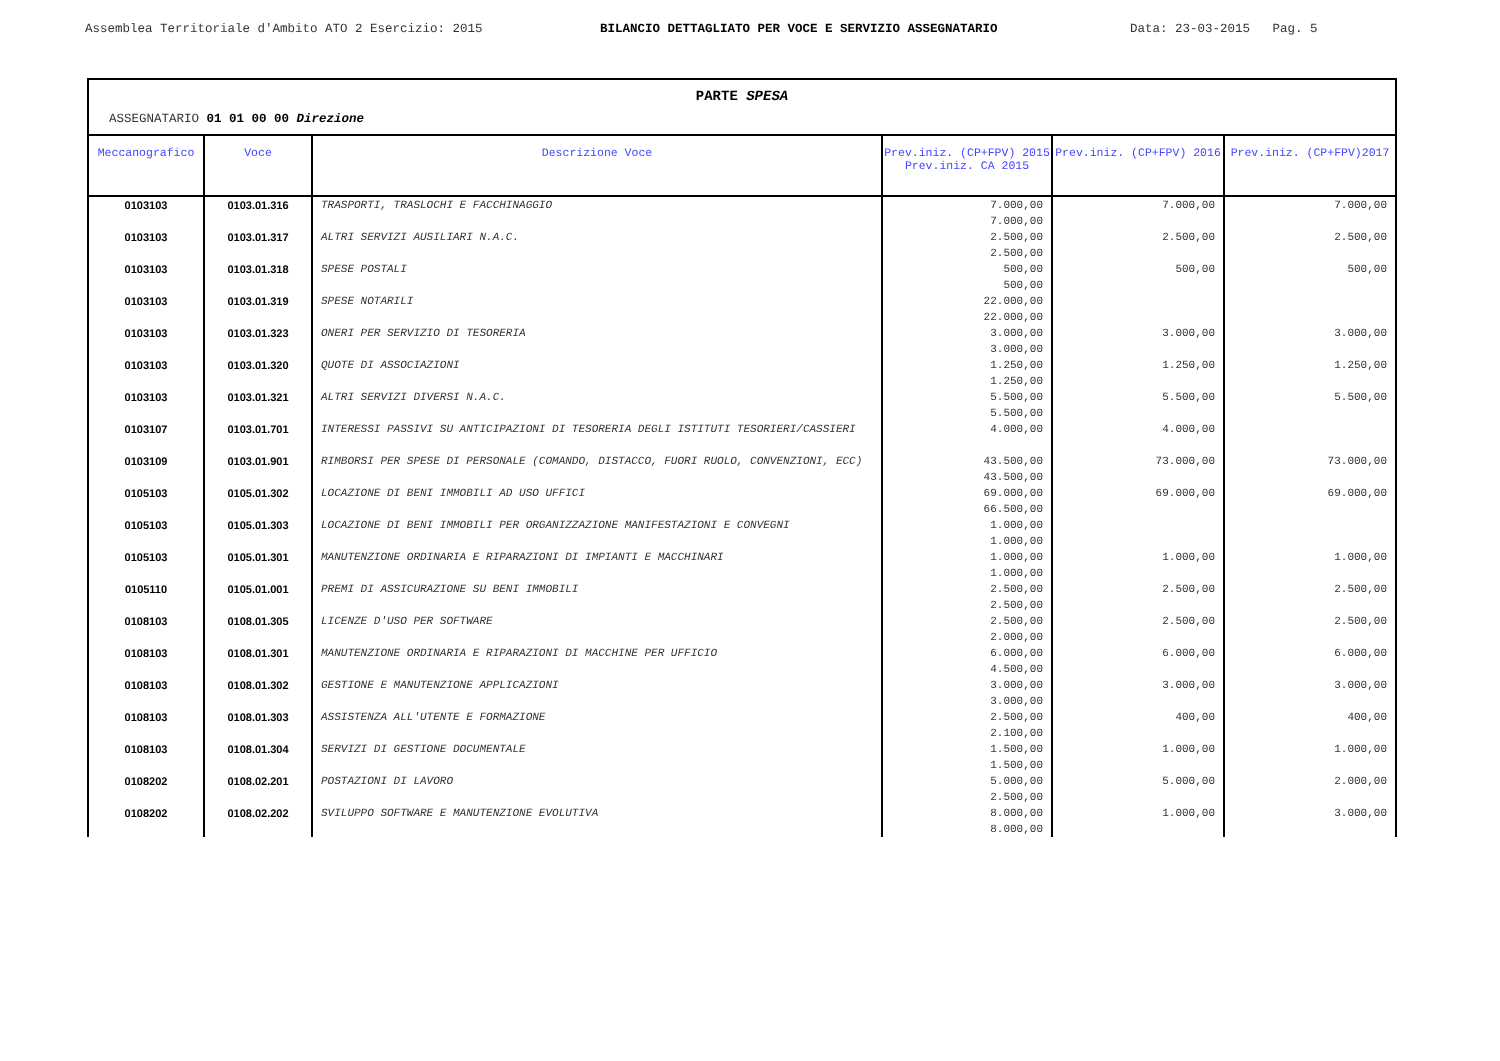Assemblea Territoriale d'Ambito ATO 2 Esercizio: 2015 BILANCIO DETTAGLIATO PER VOCE E SERVIZIO ASSEGNATARIO Data: 23-03-2015 Pag. 5
PARTE SPESA
ASSEGNATARIO 01 01 00 00 Direzione
| Meccanografico | Voce | Descrizione Voce | Prev.iniz. (CP+FPV) 2015 Prev.iniz. CA 2015 | Prev.iniz. (CP+FPV) 2016 | Prev.iniz. (CP+FPV)2017 |
| --- | --- | --- | --- | --- | --- |
| 0103103 | 0103.01.316 | TRASPORTI, TRASLOCHI E FACCHINAGGIO | 7.000,00 7.000,00 | 7.000,00 | 7.000,00 |
| 0103103 | 0103.01.317 | ALTRI SERVIZI AUSILIARI N.A.C. | 2.500,00 2.500,00 | 2.500,00 | 2.500,00 |
| 0103103 | 0103.01.318 | SPESE POSTALI | 500,00 500,00 | 500,00 | 500,00 |
| 0103103 | 0103.01.319 | SPESE NOTARILI | 22.000,00 22.000,00 | | |
| 0103103 | 0103.01.323 | ONERI PER SERVIZIO DI TESORERIA | 3.000,00 3.000,00 | 3.000,00 | 3.000,00 |
| 0103103 | 0103.01.320 | QUOTE DI ASSOCIAZIONI | 1.250,00 1.250,00 | 1.250,00 | 1.250,00 |
| 0103103 | 0103.01.321 | ALTRI SERVIZI DIVERSI N.A.C. | 5.500,00 5.500,00 | 5.500,00 | 5.500,00 |
| 0103107 | 0103.01.701 | INTERESSI PASSIVI SU ANTICIPAZIONI DI TESORERIA DEGLI ISTITUTI TESORIERI/CASSIERI | 4.000,00 | 4.000,00 | |
| 0103109 | 0103.01.901 | RIMBORSI PER SPESE DI PERSONALE (COMANDO, DISTACCO, FUORI RUOLO, CONVENZIONI, ECC) | 43.500,00 43.500,00 | 73.000,00 | 73.000,00 |
| 0105103 | 0105.01.302 | LOCAZIONE DI BENI IMMOBILI AD USO UFFICI | 69.000,00 66.500,00 | 69.000,00 | 69.000,00 |
| 0105103 | 0105.01.303 | LOCAZIONE DI BENI IMMOBILI PER ORGANIZZAZIONE MANIFESTAZIONI E CONVEGNI | 1.000,00 1.000,00 | | |
| 0105103 | 0105.01.301 | MANUTENZIONE ORDINARIA E RIPARAZIONI DI IMPIANTI E MACCHINARI | 1.000,00 1.000,00 | 1.000,00 | 1.000,00 |
| 0105110 | 0105.01.001 | PREMI DI ASSICURAZIONE SU BENI IMMOBILI | 2.500,00 2.500,00 | 2.500,00 | 2.500,00 |
| 0108103 | 0108.01.305 | LICENZE D'USO PER SOFTWARE | 2.500,00 2.000,00 | 2.500,00 | 2.500,00 |
| 0108103 | 0108.01.301 | MANUTENZIONE ORDINARIA E RIPARAZIONI DI MACCHINE PER UFFICIO | 6.000,00 4.500,00 | 6.000,00 | 6.000,00 |
| 0108103 | 0108.01.302 | GESTIONE E MANUTENZIONE APPLICAZIONI | 3.000,00 3.000,00 | 3.000,00 | 3.000,00 |
| 0108103 | 0108.01.303 | ASSISTENZA ALL'UTENTE E FORMAZIONE | 2.500,00 2.100,00 | 400,00 | 400,00 |
| 0108103 | 0108.01.304 | SERVIZI DI GESTIONE DOCUMENTALE | 1.500,00 1.500,00 | 1.000,00 | 1.000,00 |
| 0108202 | 0108.02.201 | POSTAZIONI DI LAVORO | 5.000,00 2.500,00 | 5.000,00 | 2.000,00 |
| 0108202 | 0108.02.202 | SVILUPPO SOFTWARE E MANUTENZIONE EVOLUTIVA | 8.000,00 8.000,00 | 1.000,00 | 3.000,00 |